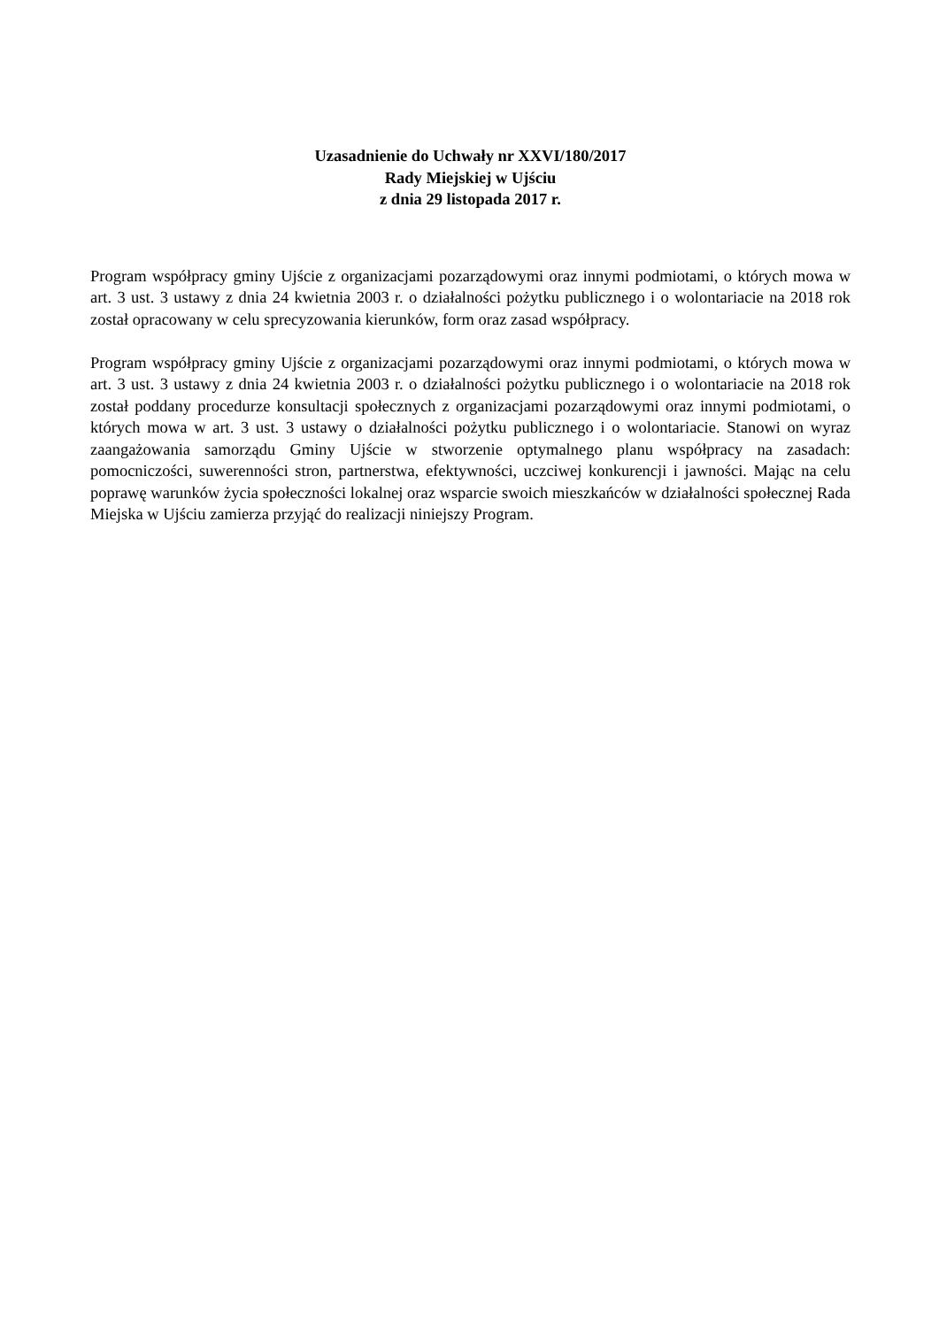Uzasadnienie do Uchwały nr XXVI/180/2017
Rady Miejskiej w Ujściu
z dnia 29 listopada 2017 r.
Program współpracy gminy Ujście z organizacjami pozarządowymi oraz innymi podmiotami, o których mowa w art. 3 ust. 3 ustawy z dnia 24 kwietnia 2003 r. o działalności pożytku publicznego i o wolontariacie na 2018 rok został opracowany w celu sprecyzowania kierunków, form oraz zasad współpracy.
Program współpracy gminy Ujście z organizacjami pozarządowymi oraz innymi podmiotami, o których mowa w art. 3 ust. 3 ustawy z dnia 24 kwietnia 2003 r. o działalności pożytku publicznego i o wolontariacie na 2018 rok został poddany procedurze konsultacji społecznych z organizacjami pozarządowymi oraz innymi podmiotami, o których mowa w art. 3 ust. 3 ustawy o działalności pożytku publicznego i o wolontariacie. Stanowi on wyraz zaangażowania samorządu Gminy Ujście w stworzenie optymalnego planu współpracy na zasadach: pomocniczości, suwerenności stron, partnerstwa, efektywności, uczciwej konkurencji i jawności. Mając na celu poprawę warunków życia społeczności lokalnej oraz wsparcie swoich mieszkańców w działalności społecznej Rada Miejska w Ujściu zamierza przyjąć do realizacji niniejszy Program.